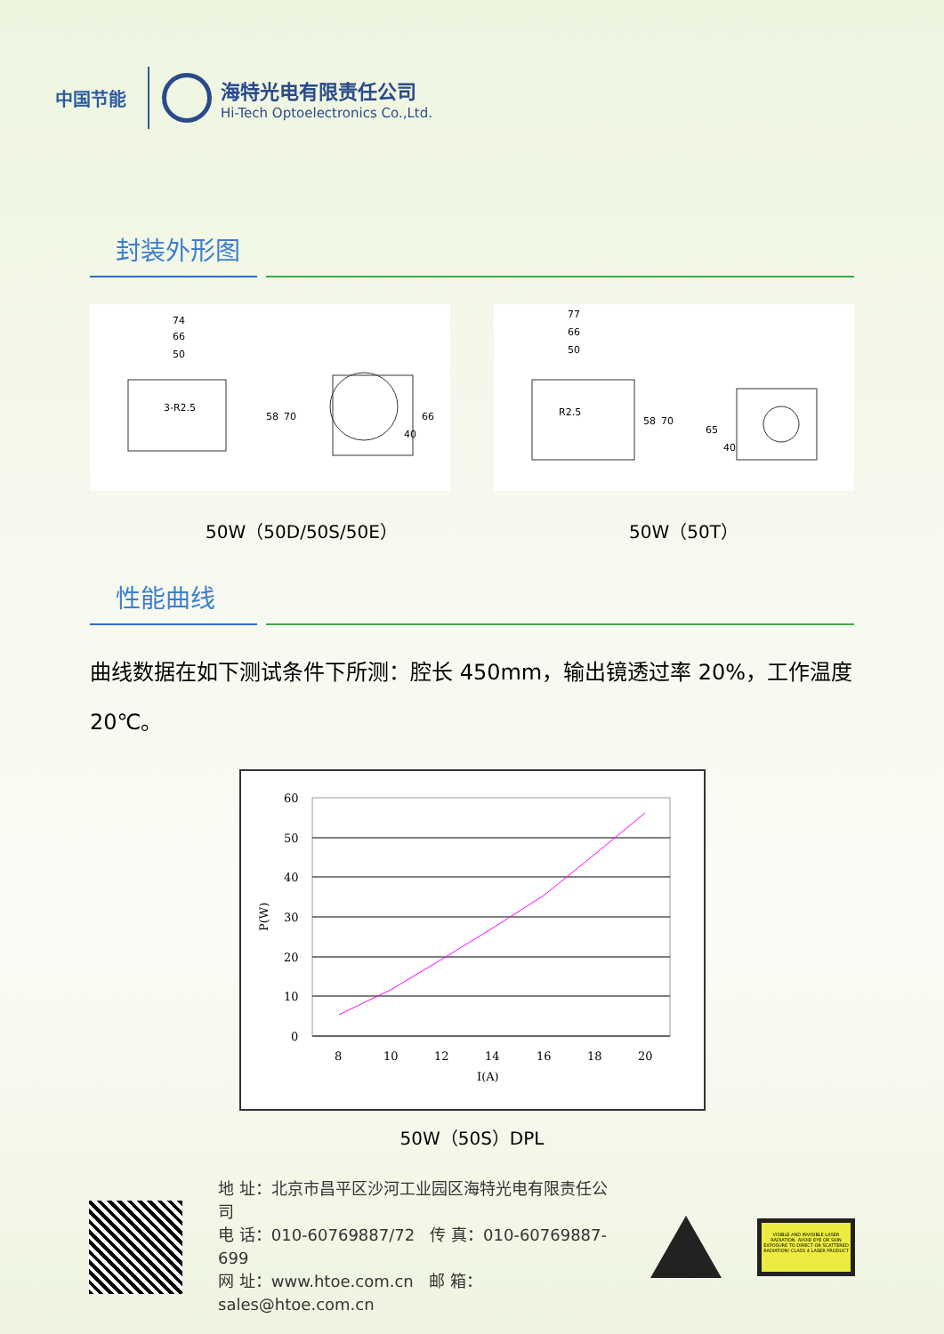中国节能
海特光电有限责任公司
Hi-Tech Optoelectronics Co.,Ltd.
封装外形图
74
66
50
3-R2.5
58
70
66
40
77
66
50
R2.5
58
70
65
40
50W（50D/50S/50E） 50W（50T）
性能曲线
曲线数据在如下测试条件下所测：腔长 450mm，输出镜透过率 20%，工作温度 20℃。
60
50
40
30
20
10
0
8
10
12
14
16
18
20
I(A)
P(W)
50W（50S）DPL
地 址：北京市昌平区沙河工业园区海特光电有限责任公司
电 话：010-60769887/72 传 真：010-60769887-699
网 址：www.htoe.com.cn 邮 箱：sales@htoe.com.cn
VISIBLE AND INVISIBLE LASER RADIATION. AVOID EYE OR SKIN EXPOSURE TO DIRECT OR SCATTERED RADIATION! CLASS 4 LASER PRODUCT